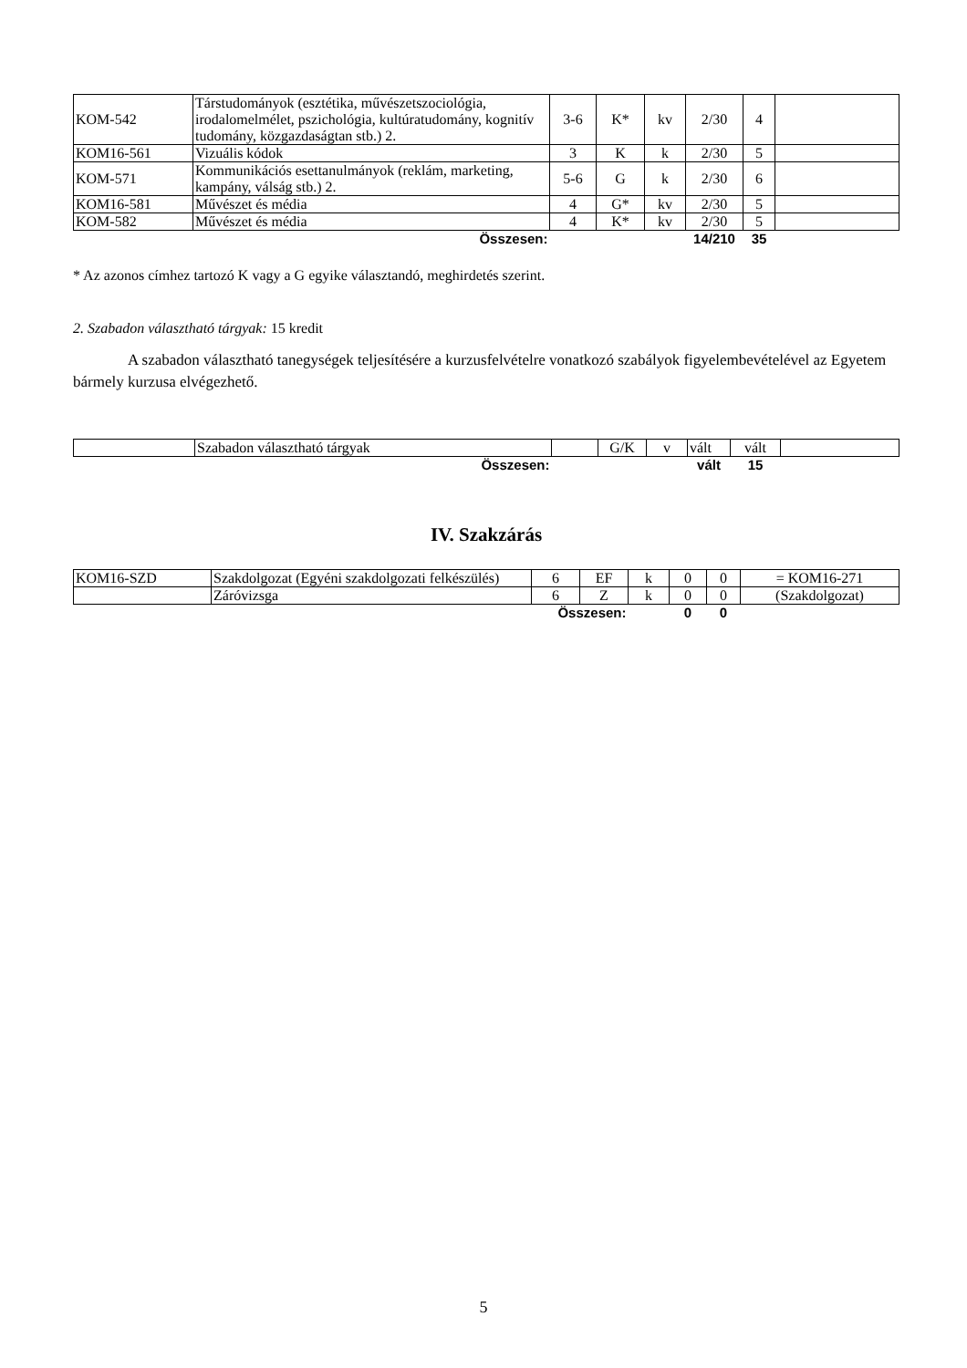| KOM-542 | Társtudományok (esztétika, művészetszociológia, irodalomelmélet, pszichológia, kultúratudomány, kognitív tudomány, közgazdaságtan stb.) 2. | 3-6 | K* | kv | 2/30 | 4 | |
| KOM16-561 | Vizuális kódok | 3 | K | k | 2/30 | 5 | |
| KOM-571 | Kommunikációs esettanulmányok (reklám, marketing, kampány, válság stb.) 2. | 5-6 | G | k | 2/30 | 6 | |
| KOM16-581 | Művészet és média | 4 | G* | kv | 2/30 | 5 | |
| KOM-582 | Művészet és média | 4 | K* | kv | 2/30 | 5 | |
| | Összesen: | | | | 14/210 | 35 | |
* Az azonos címhez tartozó K vagy a G egyike választandó, meghirdetés szerint.
2. Szabadon választható tárgyak: 15 kredit
A szabadon választható tanegységek teljesítésére a kurzusfelvételre vonatkozó szabályok figyelembevételével az Egyetem bármely kurzusa elvégezhető.
| | Szabadon választható tárgyak | | G/K | v | vált | vált | |
| | Összesen: | | | | vált | 15 | |
IV. Szakzárás
| KOM16-SZD | Szakdolgozat (Egyéni szakdolgozati felkészülés) | 6 | EF | k | 0 | 0 | = KOM16-271 |
| | Záróvizsga | 6 | Z | k | 0 | 0 | (Szakdolgozat) |
| | | Összesen: | | | 0 | 0 | |
5